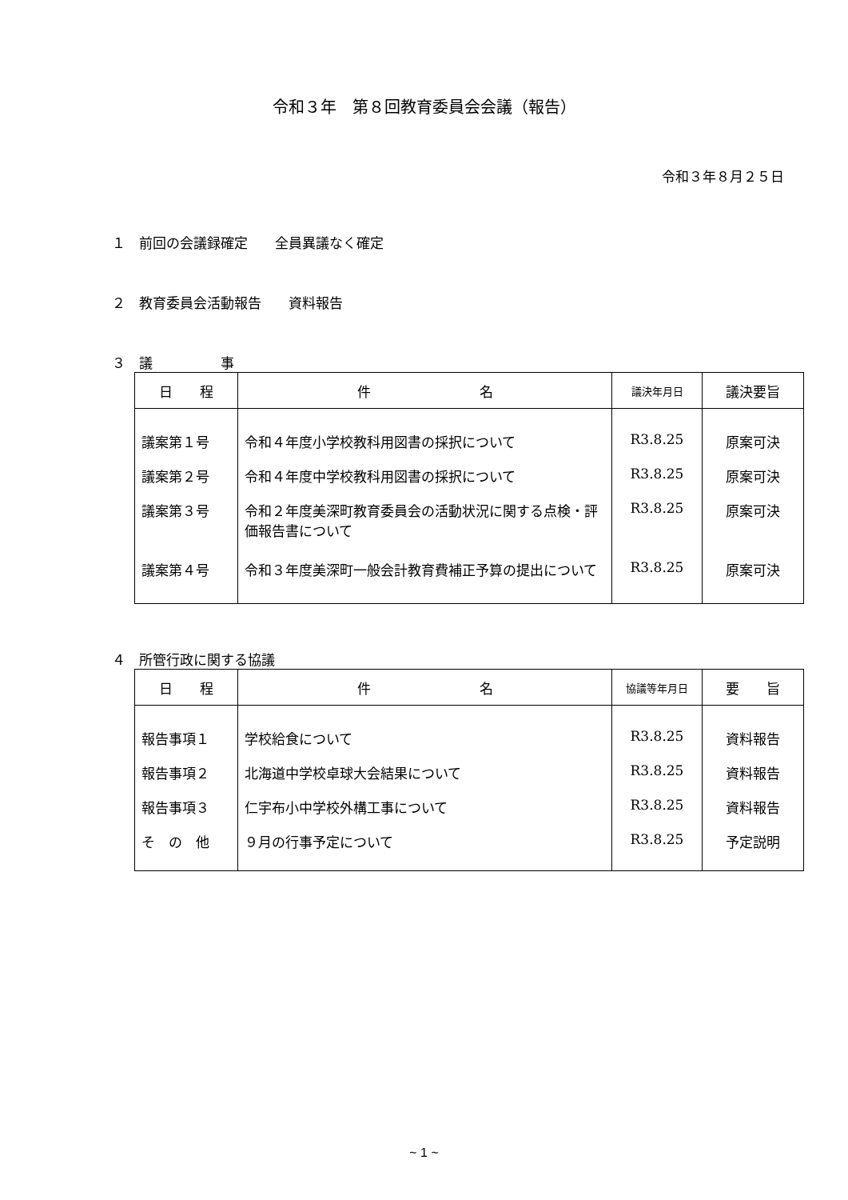令和３年　第８回教育委員会会議（報告）
令和３年８月２５日
１　前回の会議録確定　　全員異議なく確定
２　教育委員会活動報告　　資料報告
３　議　　　　　事
| 日 程 | 件 名 | 議決年月日 | 議決要旨 |
| --- | --- | --- | --- |
| 議案第１号 | 令和４年度小学校教科用図書の採択について | R3.8.25 | 原案可決 |
| 議案第２号 | 令和４年度中学校教科用図書の採択について | R3.8.25 | 原案可決 |
| 議案第３号 | 令和２年度美深町教育委員会の活動状況に関する点検・評価報告書について | R3.8.25 | 原案可決 |
| 議案第４号 | 令和３年度美深町一般会計教育費補正予算の提出について | R3.8.25 | 原案可決 |
４　所管行政に関する協議
| 日 程 | 件 名 | 協議等年月日 | 要 旨 |
| --- | --- | --- | --- |
| 報告事項１ | 学校給食について | R3.8.25 | 資料報告 |
| 報告事項２ | 北海道中学校卓球大会結果について | R3.8.25 | 資料報告 |
| 報告事項３ | 仁宇布小中学校外構工事について | R3.8.25 | 資料報告 |
| そ の 他 | ９月の行事予定について | R3.8.25 | 予定説明 |
~ 1 ~